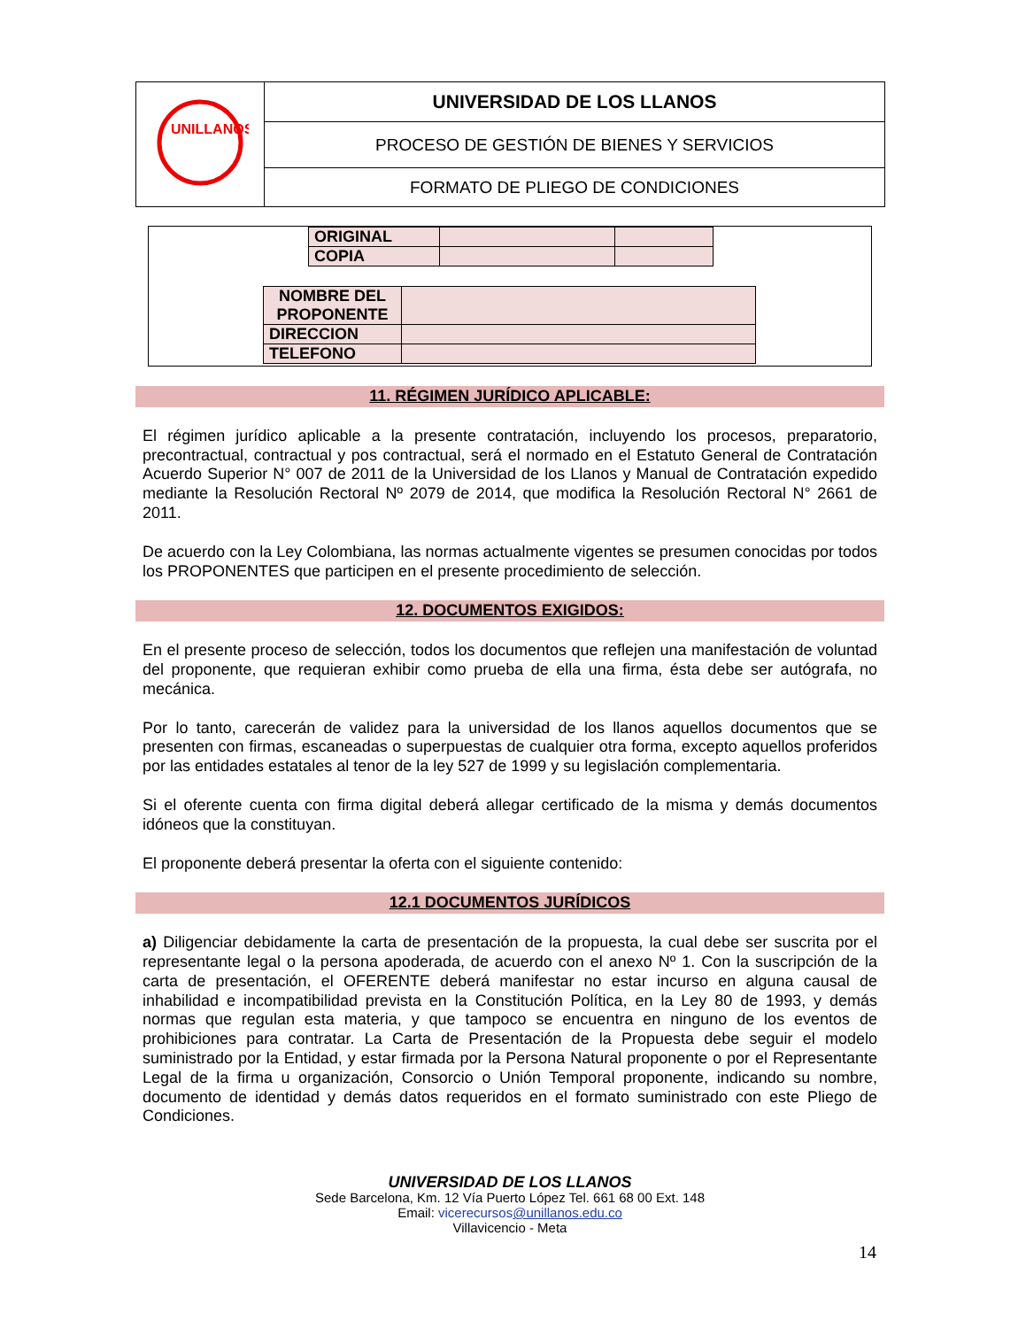| UNILLANOS | UNIVERSIDAD DE LOS LLANOS |
| | PROCESO DE GESTIÓN DE BIENES Y SERVICIOS |
| | FORMATO DE PLIEGO DE CONDICIONES |
| ORIGINAL | | |
| COPIA | | |
| NOMBRE DEL PROPONENTE | |
| DIRECCION | |
| TELEFONO | |
11. RÉGIMEN JURÍDICO APLICABLE:
El régimen jurídico aplicable a la presente contratación, incluyendo los procesos, preparatorio, precontractual, contractual y pos contractual, será el normado en el Estatuto General de Contratación Acuerdo Superior N° 007 de 2011 de la Universidad de los Llanos y Manual de Contratación expedido mediante la Resolución Rectoral Nº 2079 de 2014, que modifica la Resolución Rectoral N° 2661 de 2011.
De acuerdo con la Ley Colombiana, las normas actualmente vigentes se presumen conocidas por todos los PROPONENTES que participen en el presente procedimiento de selección.
12. DOCUMENTOS EXIGIDOS:
En el presente proceso de selección, todos los documentos que reflejen una manifestación de voluntad del proponente, que requieran exhibir como prueba de ella una firma, ésta debe ser autógrafa, no mecánica.
Por lo tanto, carecerán de validez para la universidad de los llanos aquellos documentos que se presenten con firmas, escaneadas o superpuestas de cualquier otra forma, excepto aquellos proferidos por las entidades estatales al tenor de la ley 527 de 1999 y su legislación complementaria.
Si el oferente cuenta con firma digital deberá allegar certificado de la misma y demás documentos idóneos que la constituyan.
El proponente deberá presentar la oferta con el siguiente contenido:
12.1 DOCUMENTOS JURÍDICOS
a) Diligenciar debidamente la carta de presentación de la propuesta, la cual debe ser suscrita por el representante legal o la persona apoderada, de acuerdo con el anexo Nº 1. Con la suscripción de la carta de presentación, el OFERENTE deberá manifestar no estar incurso en alguna causal de inhabilidad e incompatibilidad prevista en la Constitución Política, en la Ley 80 de 1993, y demás normas que regulan esta materia, y que tampoco se encuentra en ninguno de los eventos de prohibiciones para contratar. La Carta de Presentación de la Propuesta debe seguir el modelo suministrado por la Entidad, y estar firmada por la Persona Natural proponente o por el Representante Legal de la firma u organización, Consorcio o Unión Temporal proponente, indicando su nombre, documento de identidad y demás datos requeridos en el formato suministrado con este Pliego de Condiciones.
UNIVERSIDAD DE LOS LLANOS
Sede Barcelona, Km. 12 Vía Puerto López Tel. 661 68 00 Ext. 148
Email: vicerecursos@unillanos.edu.co
Villavicencio - Meta
14